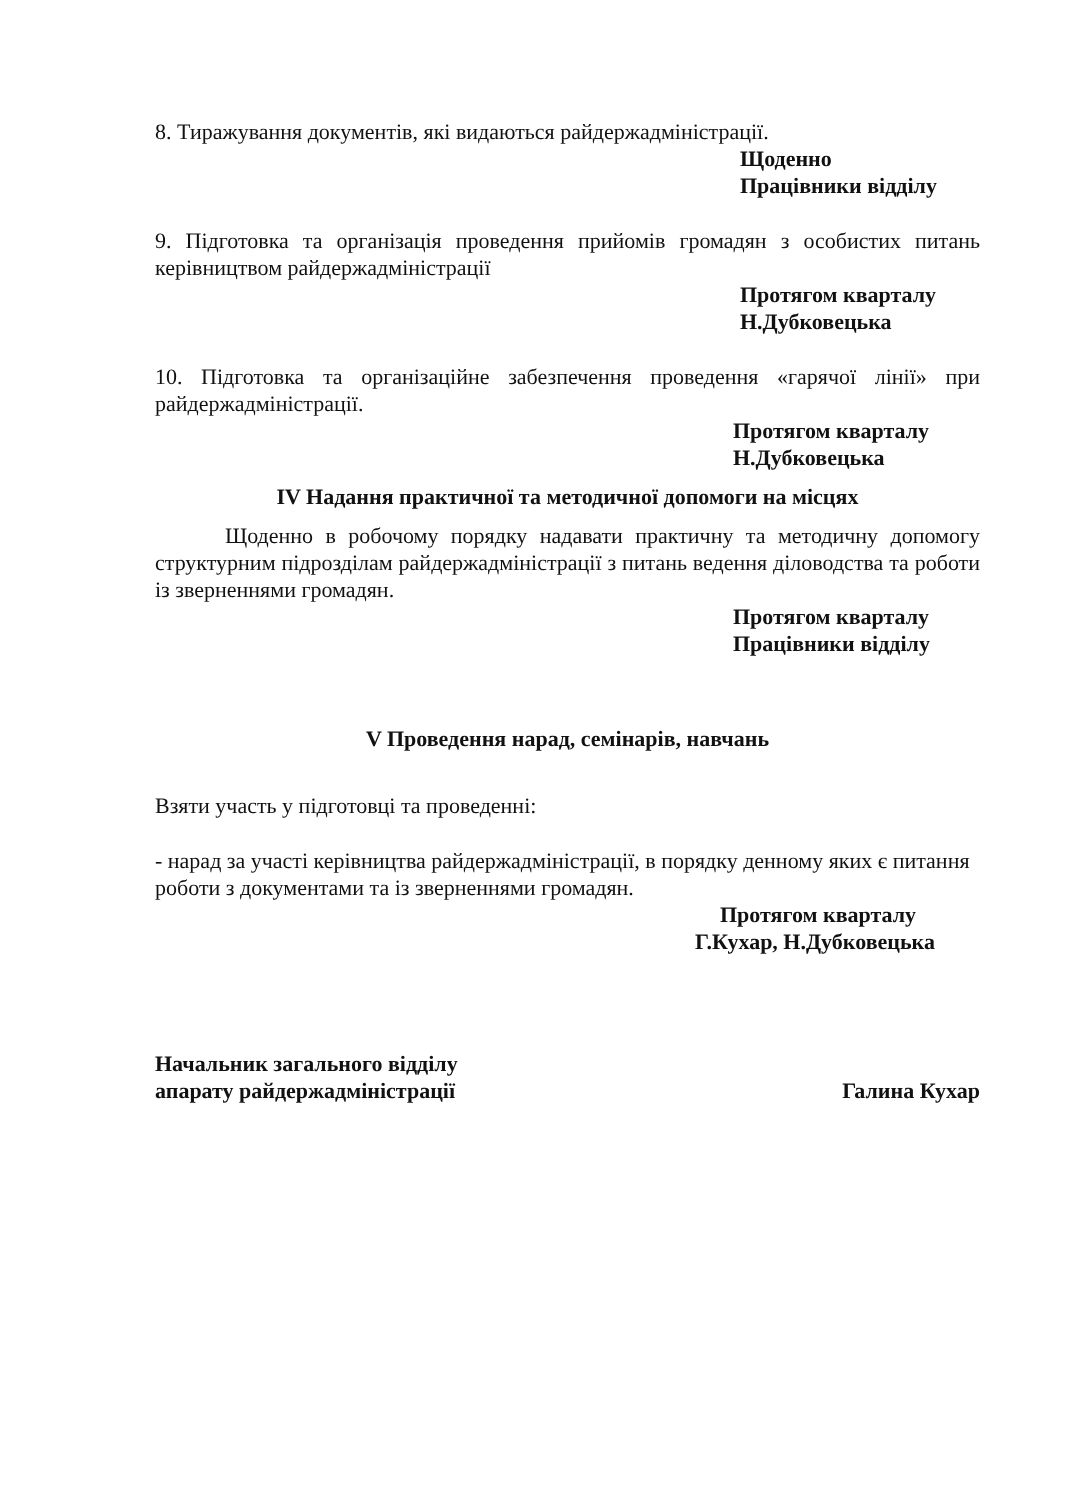8. Тиражування документів, які видаються райдержадміністрації.
Щоденно
Працівники відділу
9. Підготовка та організація проведення прийомів громадян з особистих питань керівництвом райдержадміністрації
Протягом кварталу
Н.Дубковецька
10. Підготовка та організаційне забезпечення проведення «гарячої лінії» при райдержадміністрації.
Протягом кварталу
Н.Дубковецька
IV Надання практичної та методичної допомоги на місцях
Щоденно в робочому порядку надавати практичну та методичну допомогу структурним підрозділам райдержадміністрації з питань ведення діловодства та роботи із зверненнями громадян.
Протягом кварталу
Працівники відділу
V Проведення нарад, семінарів, навчань
Взяти участь у підготовці та проведенні:
- нарад за участі керівництва райдержадміністрації, в порядку денному яких є питання роботи з документами та із зверненнями громадян.
Протягом кварталу
Г.Кухар, Н.Дубковецька
Начальник загального відділу
апарату райдержадміністрації
Галина Кухар